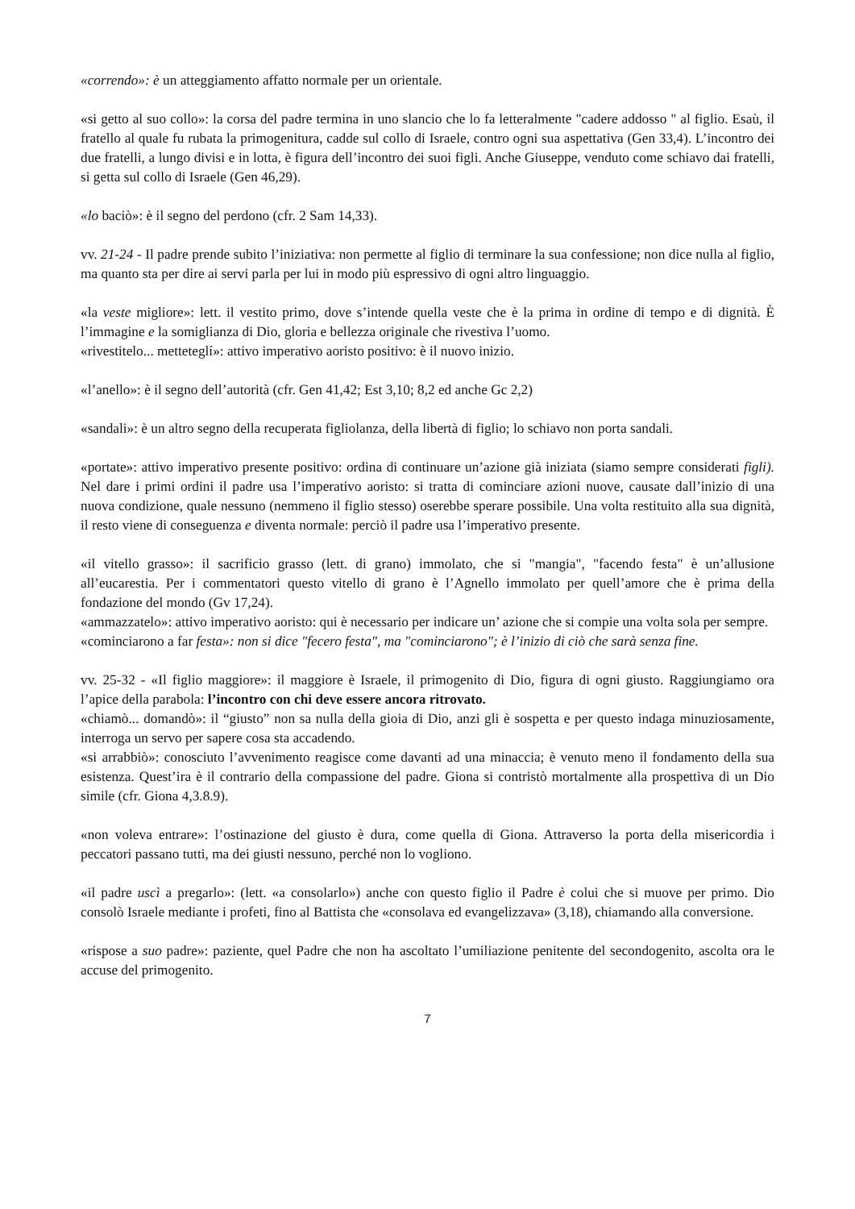«correndo»: è un atteggiamento affatto normale per un orientale.
«si getto al suo collo»: la corsa del padre termina in uno slancio che lo fa letteralmente "cadere addosso " al figlio. Esaù, il fratello al quale fu rubata la primogenitura, cadde sul collo di Israele, contro ogni sua aspettativa (Gen 33,4). L’incontro dei due fratelli, a lungo divisi e in lotta, è figura dell’incontro dei suoi figli. Anche Giuseppe, venduto come schiavo dai fratelli, si getta sul collo di Israele (Gen 46,29).
«lo baciò»: è il segno del perdono (cfr. 2 Sam 14,33).
vv. 21-24 - Il padre prende subito l’iniziativa: non permette al figlio di terminare la sua confessione; non dice nulla al figlio, ma quanto sta per dire ai servi parla per lui in modo più espressivo di ogni altro linguaggio.
«la veste migliore»: lett. il vestito primo, dove s’intende quella veste che è la prima in ordine di tempo e di dignità. È l’immagine e la somiglianza di Dio, gloria e bellezza originale che rivestiva l’uomo.
«rivestitelo... metteteglí»: attivo imperativo aoristo positivo: è il nuovo inizio.
«l’anello»: è il segno dell’autorità (cfr. Gen 41,42; Est 3,10; 8,2 ed anche Gc 2,2)
«sandali»: è un altro segno della recuperata figliolanza, della libertà di figlio; lo schiavo non porta sandali.
«portate»: attivo imperativo presente positivo: ordina di continuare un’azione già iniziata (siamo sempre considerati figli). Nel dare i primi ordini il padre usa l’imperativo aoristo: si tratta di cominciare azioni nuove, causate dall’inizio di una nuova condizione, quale nessuno (nemmeno il figlio stesso) oserebbe sperare possibile. Una volta restituito alla sua dignità, il resto viene di conseguenza e diventa normale: perciò il padre usa l’imperativo presente.
«il vitello grasso»: il sacrificio grasso (lett. di grano) immolato, che si "mangia", "facendo festa" è un’allusione all’eucarestia. Per i commentatori questo vitello di grano è l’Agnello immolato per quell’amore che è prima della fondazione del mondo (Gv 17,24).
«ammazzatelo»: attivo imperativo aoristo: qui è necessario per indicare un’ azione che si compie una volta sola per sempre.
«cominciarono a far festa»: non si dice "fecero festa", ma "cominciarono"; è l’inizio di ciò che sarà senza fine.
vv. 25-32 - «Il figlio maggiore»: il maggiore è Israele, il primogenito di Dio, figura di ogni giusto. Raggiungiamo ora l’apice della parabola: l’incontro con chi deve essere ancora ritrovato.
«chiamò... domandò»: il “giusto” non sa nulla della gioia di Dio, anzi gli è sospetta e per questo indaga minuziosamente, interroga un servo per sapere cosa sta accadendo.
«si arrabbiò»: conosciuto l’avvenimento reagisce come davanti ad una minaccia; è venuto meno il fondamento della sua esistenza. Quest’ira è il contrario della compassione del padre. Giona si contristò mortalmente alla prospettiva di un Dio simile (cfr. Giona 4,3.8.9).
«non voleva entrare»: l’ostinazione del giusto è dura, come quella di Giona. Attraverso la porta della misericordia i peccatori passano tutti, ma dei giusti nessuno, perché non lo vogliono.
«il padre uscì a pregarlo»: (lett. «a consolarlo») anche con questo figlio il Padre è colui che si muove per primo. Dio consolò Israele mediante i profeti, fino al Battista che «consolava ed evangelizzava» (3,18), chiamando alla conversione.
«rispose a suo padre»: paziente, quel Padre che non ha ascoltato l’umiliazione penitente del secondogenito, ascolta ora le accuse del primogenito.
7